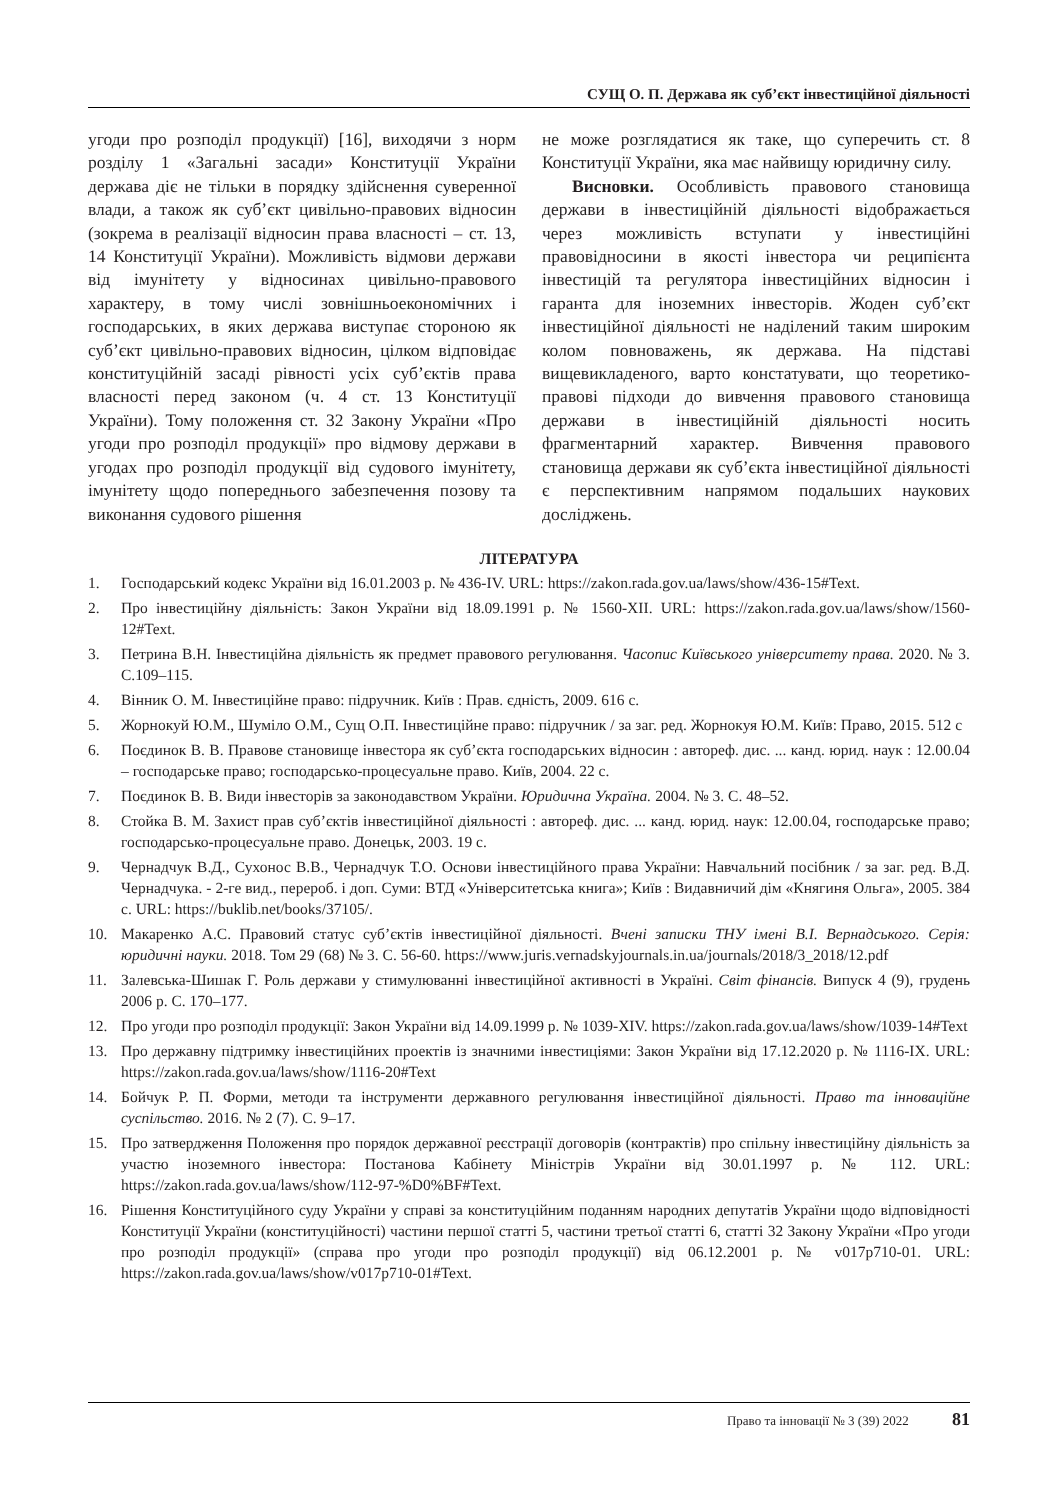СУЩ О. П. Держава як суб’єкт інвестиційної діяльності
угоди про розподіл продукції) [16], виходячи з норм розділу 1 «Загальні засади» Конституції України держава діє не тільки в порядку здійснення суверенної влади, а також як суб’єкт цивільно-правових відносин (зокрема в реалізації відносин права власності – ст. 13, 14 Конституції України). Можливість відмови держави від імунітету у відносинах цивільно-правового характеру, в тому числі зовнішньоекономічних і господарських, в яких держава виступає стороною як суб’єкт цивільно-правових відносин, цілком відповідає конституційній засаді рівності усіх суб’єктів права власності перед законом (ч. 4 ст. 13 Конституції України). Тому положення ст. 32 Закону України «Про угоди про розподіл продукції» про відмову держави в угодах про розподіл продукції від судового імунітету, імунітету щодо попереднього забезпечення позову та виконання судового рішення
не може розглядатися як таке, що суперечить ст. 8 Конституції України, яка має найвищу юридичну силу.
Висновки. Особливість правового становища держави в інвестиційній діяльності відображається через можливість вступати у інвестиційні правовідносини в якості інвестора чи реципієнта інвестицій та регулятора інвестиційних відносин і гаранта для іноземних інвесторів. Жоден суб’єкт інвестиційної діяльності не наділений таким широким колом повноважень, як держава. На підставі вищевикладеного, варто констатувати, що теоретико-правові підходи до вивчення правового становища держави в інвестиційній діяльності носить фрагментарний характер. Вивчення правового становища держави як суб’єкта інвестиційної діяльності є перспективним напрямом подальших наукових досліджень.
ЛІТЕРАТУРА
1. Господарський кодекс України від 16.01.2003 р. № 436-IV. URL: https://zakon.rada.gov.ua/laws/show/436-15#Text.
2. Про інвестиційну діяльність: Закон України від 18.09.1991 р. № 1560-XII. URL: https://zakon.rada.gov.ua/laws/show/1560-12#Text.
3. Петрина В.Н. Інвестиційна діяльність як предмет правового регулювання. Часопис Київського університету права. 2020. № 3. С.109–115.
4. Вінник О. М. Інвестиційне право: підручник. Київ : Прав. єдність, 2009. 616 с.
5. Жорнокуй Ю.М., Шуміло О.М., Сущ О.П. Інвестиційне право: підручник / за заг. ред. Жорнокуя Ю.М. Київ: Право, 2015. 512 с
6. Поєдинок В. В. Правове становище інвестора як суб’єкта господарських відносин : автореф. дис. ... канд. юрид. наук : 12.00.04 – господарське право; господарсько-процесуальне право. Київ, 2004. 22 с.
7. Поєдинок В. В. Види інвесторів за законодавством України. Юридична Україна. 2004. № 3. С. 48–52.
8. Стойка В. М. Захист прав суб’єктів інвестиційної діяльності : автореф. дис. ... канд. юрид. наук: 12.00.04, господарське право; господарсько-процесуальне право. Донецьк, 2003. 19 с.
9. Чернадчук В.Д., Сухонос В.В., Чернадчук Т.О. Основи інвестиційного права України: Навчальний посібник / за заг. ред. В.Д. Чернадчука. - 2-ге вид., перероб. і доп. Суми: ВТД «Університетська книга»; Київ : Видавничий дім «Княгиня Ольга», 2005. 384 с. URL: https://buklib.net/books/37105/.
10. Макаренко А.С. Правовий статус суб’єктів інвестиційної діяльності. Вчені записки ТНУ імені В.І. Вернадського. Серія: юридичні науки. 2018. Том 29 (68) № 3. С. 56-60. https://www.juris.vernadskyjournals.in.ua/journals/2018/3_2018/12.pdf
11. Залевська-Шишак Г. Роль держави у стимулюванні інвестиційної активності в Україні. Світ фінансів. Випуск 4 (9), грудень 2006 р. С. 170–177.
12. Про угоди про розподіл продукції: Закон України від 14.09.1999 р. № 1039-XIV. https://zakon.rada.gov.ua/laws/show/1039-14#Text
13. Про державну підтримку інвестиційних проектів із значними інвестиціями: Закон України від 17.12.2020 р. № 1116-IX. URL: https://zakon.rada.gov.ua/laws/show/1116-20#Text
14. Бойчук Р. П. Форми, методи та інструменти державного регулювання інвестиційної діяльності. Право та інноваційне суспільство. 2016. № 2 (7). С. 9–17.
15. Про затвердження Положення про порядок державної реєстрації договорів (контрактів) про спільну інвестиційну діяльність за участю іноземного інвестора: Постанова Кабінету Міністрів України від 30.01.1997 р. № 112. URL: https://zakon.rada.gov.ua/laws/show/112-97-%D0%BF#Text.
16. Рішення Конституційного суду України у справі за конституційним поданням народних депутатів України щодо відповідності Конституції України (конституційності) частини першої статті 5, частини третьої статті 6, статті 32 Закону України «Про угоди про розподіл продукції» (справа про угоди про розподіл продукції) від 06.12.2001 р. № v017p710-01. URL: https://zakon.rada.gov.ua/laws/show/v017p710-01#Text.
Право та інновації № 3 (39) 2022 81